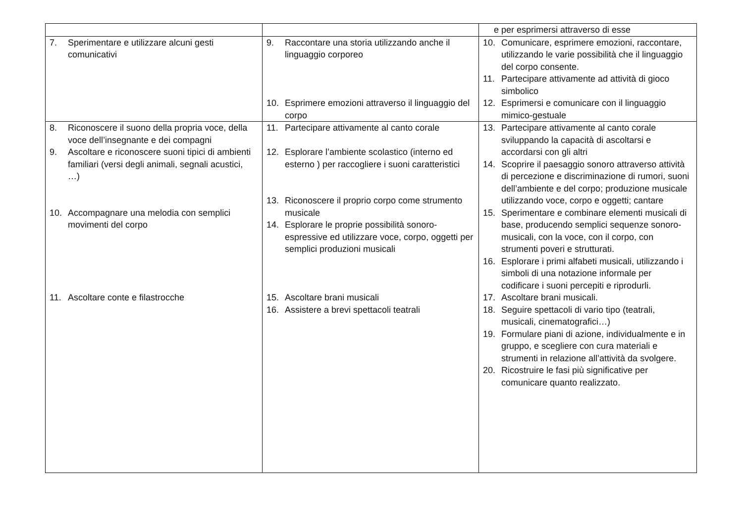| | | e per esprimersi attraverso di esse |
| 7. Sperimentare e utilizzare alcuni gesti comunicativi | 9. Raccontare una storia utilizzando anche il linguaggio corporeo 10. Esprimere emozioni attraverso il linguaggio del corpo | 10. Comunicare, esprimere emozioni, raccontare, utilizzando le varie possibilità che il linguaggio del corpo consente. 11. Partecipare attivamente ad attività di gioco simbolico 12. Esprimersi e comunicare con il linguaggio mimico-gestuale |
| 8. Riconoscere il suono della propria voce, della voce dell’insegnante e dei compagni 9. Ascoltare e riconoscere suoni tipici di ambienti familiari (versi degli animali, segnali acustici, …) 10. Accompagnare una melodia con semplici movimenti del corpo 11. Ascoltare conte e filastrocche | 11. Partecipare attivamente al canto corale 12. Esplorare l’ambiente scolastico (interno ed esterno ) per raccogliere i suoni caratteristici 13. Riconoscere il proprio corpo come strumento musicale 14. Esplorare le proprie possibilità sonoro-espressive ed utilizzare voce, corpo, oggetti per semplici produzioni musicali 15. Ascoltare brani musicali 16. Assistere a brevi spettacoli teatrali | 13. Partecipare attivamente al canto corale sviluppando la capacità di ascoltarsi e accordarsi con gli altri 14. Scoprire il paesaggio sonoro attraverso attività di percezione e discriminazione di rumori, suoni dell’ambiente e del corpo; produzione musicale utilizzando voce, corpo e oggetti; cantare 15. Sperimentare e combinare elementi musicali di base, producendo semplici sequenze sonoro-musicali, con la voce, con il corpo, con strumenti poveri e strutturati. 16. Esplorare i primi alfabeti musicali, utilizzando i simboli di una notazione informale per codificare i suoni percepiti e riprodurli. 17. Ascoltare brani musicali. 18. Seguire spettacoli di vario tipo (teatrali, musicali, cinematografici…) 19. Formulare piani di azione, individualmente e in gruppo, e scegliere con cura materiali e strumenti in relazione all’attività da svolgere. 20. Ricostruire le fasi più significative per comunicare quanto realizzato. |